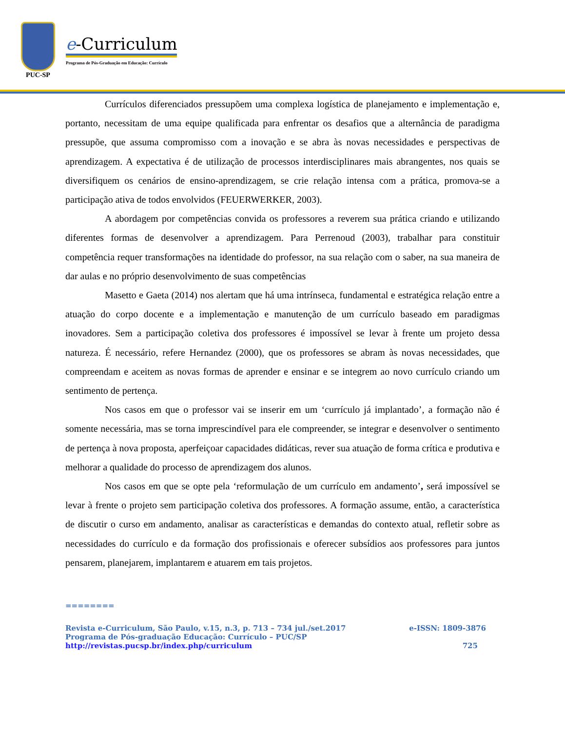PUC-SP
e-Curriculum
Programa de Pós-Graduação em Educação: Currículo
Currículos diferenciados pressupõem uma complexa logística de planejamento e implementação e, portanto, necessitam de uma equipe qualificada para enfrentar os desafios que a alternância de paradigma pressupõe, que assuma compromisso com a inovação e se abra às novas necessidades e perspectivas de aprendizagem. A expectativa é de utilização de processos interdisciplinares mais abrangentes, nos quais se diversifiquem os cenários de ensino-aprendizagem, se crie relação intensa com a prática, promova-se a participação ativa de todos envolvidos (FEUERWERKER, 2003).
A abordagem por competências convida os professores a reverem sua prática criando e utilizando diferentes formas de desenvolver a aprendizagem. Para Perrenoud (2003), trabalhar para constituir competência requer transformações na identidade do professor, na sua relação com o saber, na sua maneira de dar aulas e no próprio desenvolvimento de suas competências
Masetto e Gaeta (2014) nos alertam que há uma intrínseca, fundamental e estratégica relação entre a atuação do corpo docente e a implementação e manutenção de um currículo baseado em paradigmas inovadores. Sem a participação coletiva dos professores é impossível se levar à frente um projeto dessa natureza. É necessário, refere Hernandez (2000), que os professores se abram às novas necessidades, que compreendam e aceitem as novas formas de aprender e ensinar e se integrem ao novo currículo criando um sentimento de pertença.
Nos casos em que o professor vai se inserir em um ‘currículo já implantado’, a formação não é somente necessária, mas se torna imprescindível para ele compreender, se integrar e desenvolver o sentimento de pertença à nova proposta, aperfeiçoar capacidades didáticas, rever sua atuação de forma crítica e produtiva e melhorar a qualidade do processo de aprendizagem dos alunos.
Nos casos em que se opte pela ‘reformulação de um currículo em andamento’, será impossível se levar à frente o projeto sem participação coletiva dos professores. A formação assume, então, a característica de discutir o curso em andamento, analisar as características e demandas do contexto atual, refletir sobre as necessidades do currículo e da formação dos profissionais e oferecer subsídios aos professores para juntos pensarem, planejarem, implantarem e atuarem em tais projetos.
========
Revista e-Curriculum, São Paulo, v.15, n.3, p. 713 – 734 jul./set.2017 e-ISSN: 1809-3876
Programa de Pós-graduação Educação: Currículo – PUC/SP
http://revistas.pucsp.br/index.php/curriculum 725